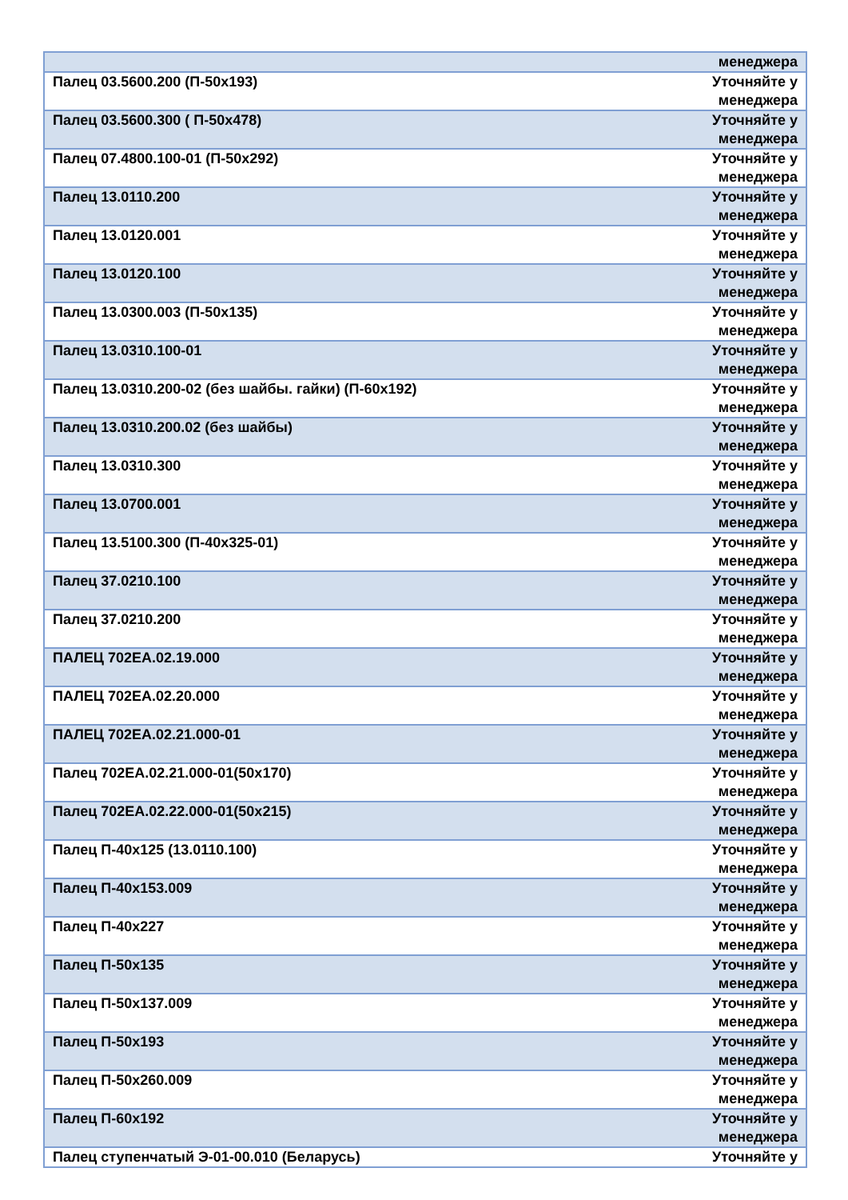| | менеджера |
| Палец 03.5600.200 (П-50х193) | Уточняйте у менеджера |
| Палец 03.5600.300 ( П-50х478) | Уточняйте у менеджера |
| Палец 07.4800.100-01 (П-50х292) | Уточняйте у менеджера |
| Палец 13.0110.200 | Уточняйте у менеджера |
| Палец 13.0120.001 | Уточняйте у менеджера |
| Палец 13.0120.100 | Уточняйте у менеджера |
| Палец 13.0300.003 (П-50х135) | Уточняйте у менеджера |
| Палец 13.0310.100-01 | Уточняйте у менеджера |
| Палец 13.0310.200-02 (без шайбы. гайки) (П-60х192) | Уточняйте у менеджера |
| Палец 13.0310.200.02 (без шайбы) | Уточняйте у менеджера |
| Палец 13.0310.300 | Уточняйте у менеджера |
| Палец 13.0700.001 | Уточняйте у менеджера |
| Палец 13.5100.300 (П-40х325-01) | Уточняйте у менеджера |
| Палец 37.0210.100 | Уточняйте у менеджера |
| Палец 37.0210.200 | Уточняйте у менеджера |
| ПАЛЕЦ 702ЕА.02.19.000 | Уточняйте у менеджера |
| ПАЛЕЦ 702ЕА.02.20.000 | Уточняйте у менеджера |
| ПАЛЕЦ 702ЕА.02.21.000-01 | Уточняйте у менеджера |
| Палец 702ЕА.02.21.000-01(50х170) | Уточняйте у менеджера |
| Палец 702ЕА.02.22.000-01(50х215) | Уточняйте у менеджера |
| Палец П-40х125 (13.0110.100) | Уточняйте у менеджера |
| Палец П-40х153.009 | Уточняйте у менеджера |
| Палец П-40х227 | Уточняйте у менеджера |
| Палец П-50х135 | Уточняйте у менеджера |
| Палец П-50х137.009 | Уточняйте у менеджера |
| Палец П-50х193 | Уточняйте у менеджера |
| Палец П-50х260.009 | Уточняйте у менеджера |
| Палец П-60х192 | Уточняйте у менеджера |
| Палец ступенчатый Э-01-00.010 (Беларусь) | Уточняйте у |